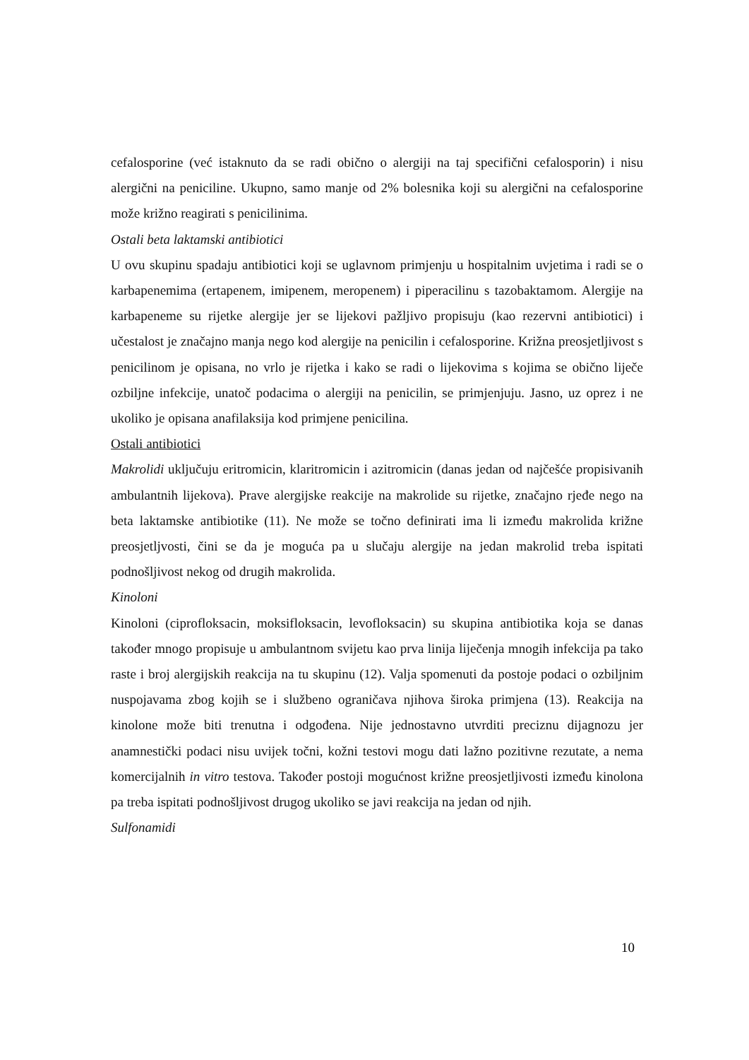cefalosporine (već istaknuto da se radi obično o alergiji na taj specifični cefalosporin) i nisu alergični na peniciline. Ukupno, samo manje od 2% bolesnika koji su alergični na cefalosporine može križno reagirati s penicilinima.
Ostali beta laktamski antibiotici
U ovu skupinu spadaju antibiotici koji se uglavnom primjenju u hospitalnim uvjetima i radi se o karbapenemima (ertapenem, imipenem, meropenem) i piperacilinu s tazobaktamom. Alergije na karbapeneme su rijetke alergije jer se lijekovi pažljivo propisuju (kao rezervni antibiotici) i učestalost je značajno manja nego kod alergije na penicilin i cefalosporine. Križna preosjetljivost s penicilinom je opisana, no vrlo je rijetka i kako se radi o lijekovima s kojima se obično liječe ozbiljne infekcije, unatoč podacima o alergiji na penicilin, se primjenjuju. Jasno, uz oprez i ne ukoliko je opisana anafilaksija kod primjene penicilina.
Ostali antibiotici
Makrolidi uključuju eritromicin, klaritromicin i azitromicin (danas jedan od najčešće propisivanih ambulantnih lijekova). Prave alergijske reakcije na makrolide su rijetke, značajno rjeđe nego na beta laktamske antibiotike (11). Ne može se točno definirati ima li između makrolida križne preosjetljvosti, čini se da je moguća pa u slučaju alergije na jedan makrolid treba ispitati podnošljivost nekog od drugih makrolida.
Kinoloni
Kinoloni (ciprofloksacin, moksifloksacin, levofloksacin) su skupina antibiotika koja se danas također mnogo propisuje u ambulantnom svijetu kao prva linija liječenja mnogih infekcija pa tako raste i broj alergijskih reakcija na tu skupinu (12). Valja spomenuti da postoje podaci o ozbiljnim nuspojavama zbog kojih se i službeno ograničava njihova široka primjena (13). Reakcija na kinolone može biti trenutna i odgođena. Nije jednostavno utvrditi preciznu dijagnozu jer anamnestički podaci nisu uvijek točni, kožni testovi mogu dati lažno pozitivne rezutate, a nema komercijalnih in vitro testova. Također postoji mogućnost križne preosjetljivosti između kinolona pa treba ispitati podnošljivost drugog ukoliko se javi reakcija na jedan od njih.
Sulfonamidi
10